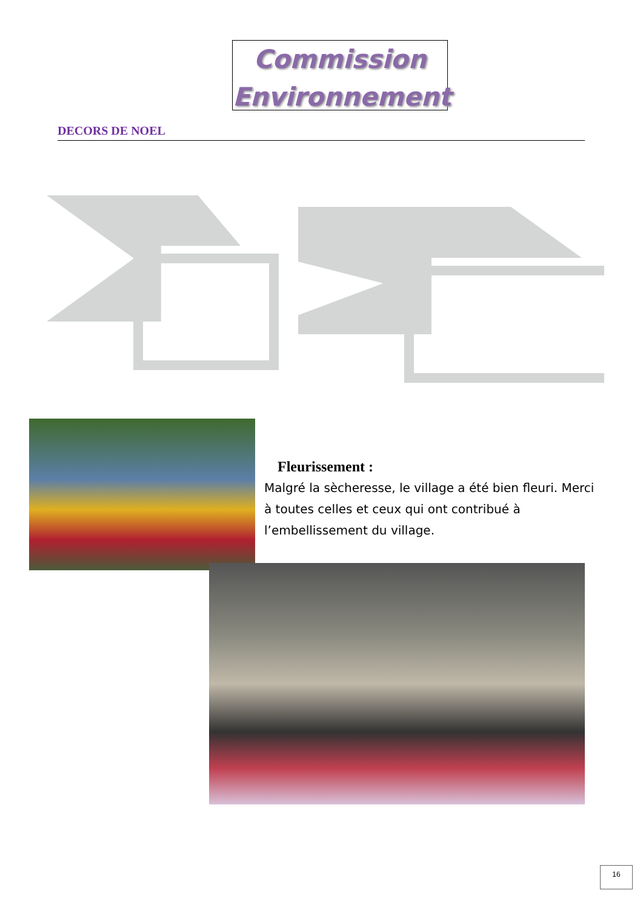Commission
Environnement
DECORS DE NOEL
Fleurissement :
Malgré la sècheresse, le village a été bien fleuri. Merci à toutes celles et ceux qui ont contribué à l’embellissement du village.
16